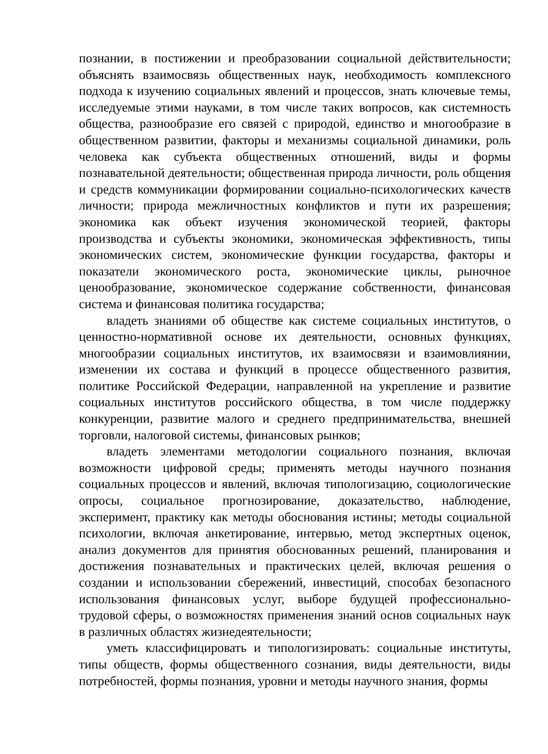познании, в постижении и преобразовании социальной действительности; объяснять взаимосвязь общественных наук, необходимость комплексного подхода к изучению социальных явлений и процессов, знать ключевые темы, исследуемые этими науками, в том числе таких вопросов, как системность общества, разнообразие его связей с природой, единство и многообразие в общественном развитии, факторы и механизмы социальной динамики, роль человека как субъекта общественных отношений, виды и формы познавательной деятельности; общественная природа личности, роль общения и средств коммуникации формировании социально-психологических качеств личности; природа межличностных конфликтов и пути их разрешения; экономика как объект изучения экономической теорией, факторы производства и субъекты экономики, экономическая эффективность, типы экономических систем, экономические функции государства, факторы и показатели экономического роста, экономические циклы, рыночное ценообразование, экономическое содержание собственности, финансовая система и финансовая политика государства;
владеть знаниями об обществе как системе социальных институтов, о ценностно-нормативной основе их деятельности, основных функциях, многообразии социальных институтов, их взаимосвязи и взаимовлиянии, изменении их состава и функций в процессе общественного развития, политике Российской Федерации, направленной на укрепление и развитие социальных институтов российского общества, в том числе поддержку конкуренции, развитие малого и среднего предпринимательства, внешней торговли, налоговой системы, финансовых рынков;
владеть элементами методологии социального познания, включая возможности цифровой среды; применять методы научного познания социальных процессов и явлений, включая типологизацию, социологические опросы, социальное прогнозирование, доказательство, наблюдение, эксперимент, практику как методы обоснования истины; методы социальной психологии, включая анкетирование, интервью, метод экспертных оценок, анализ документов для принятия обоснованных решений, планирования и достижения познавательных и практических целей, включая решения о создании и использовании сбережений, инвестиций, способах безопасного использования финансовых услуг, выборе будущей профессионально-трудовой сферы, о возможностях применения знаний основ социальных наук в различных областях жизнедеятельности;
уметь классифицировать и типологизировать: социальные институты, типы обществ, формы общественного сознания, виды деятельности, виды потребностей, формы познания, уровни и методы научного знания, формы